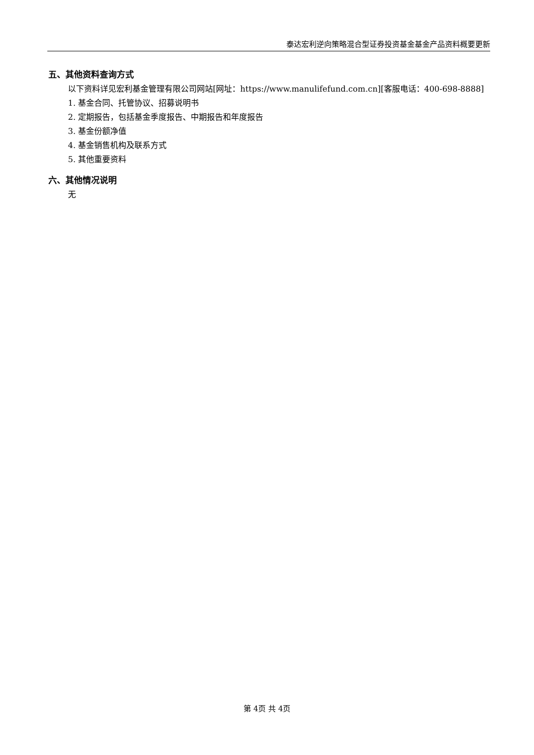泰达宏利逆向策略混合型证券投资基金基金产品资料概要更新
五、其他资料查询方式
以下资料详见宏利基金管理有限公司网站[网址：https://www.manulifefund.com.cn][客服电话：400-698-8888]
1. 基金合同、托管协议、招募说明书
2. 定期报告，包括基金季度报告、中期报告和年度报告
3. 基金份额净值
4. 基金销售机构及联系方式
5. 其他重要资料
六、其他情况说明
无
第 4页 共 4页